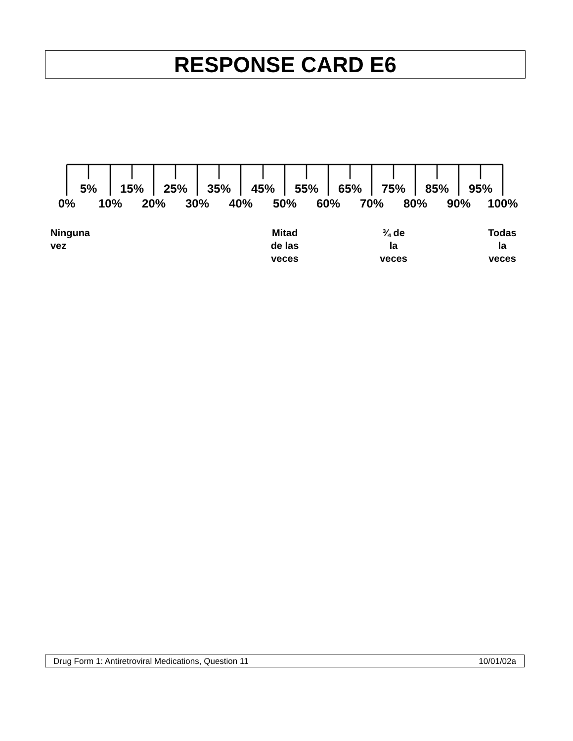RESPONSE CARD E6
5% 15% 25% 35% 45% 55% 65% 75% 85% 95%
0% 10% 20% 30% 40% 50% 60% 70% 80% 90% 100%
Ninguna
vez
Mitad
de las
veces
¾ de
la
veces
Todas
la
veces
Drug Form 1: Antiretroviral Medications, Question 11 10/01/02a